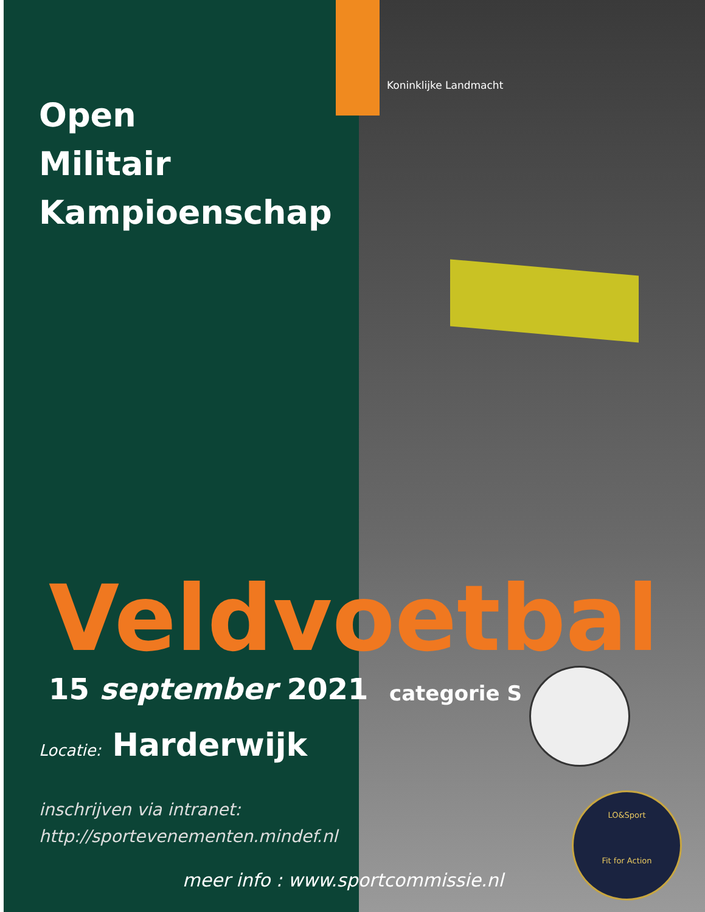Koninklijke Landmacht
Open
Militair
Kampioenschap
Veldvoetbal
15 september 2021 categorie S
Locatie: Harderwijk
inschrijven via intranet:
http://sportevenementen.mindef.nl
LO&Sport
Fit for Action
meer info : www.sportcommissie.nl